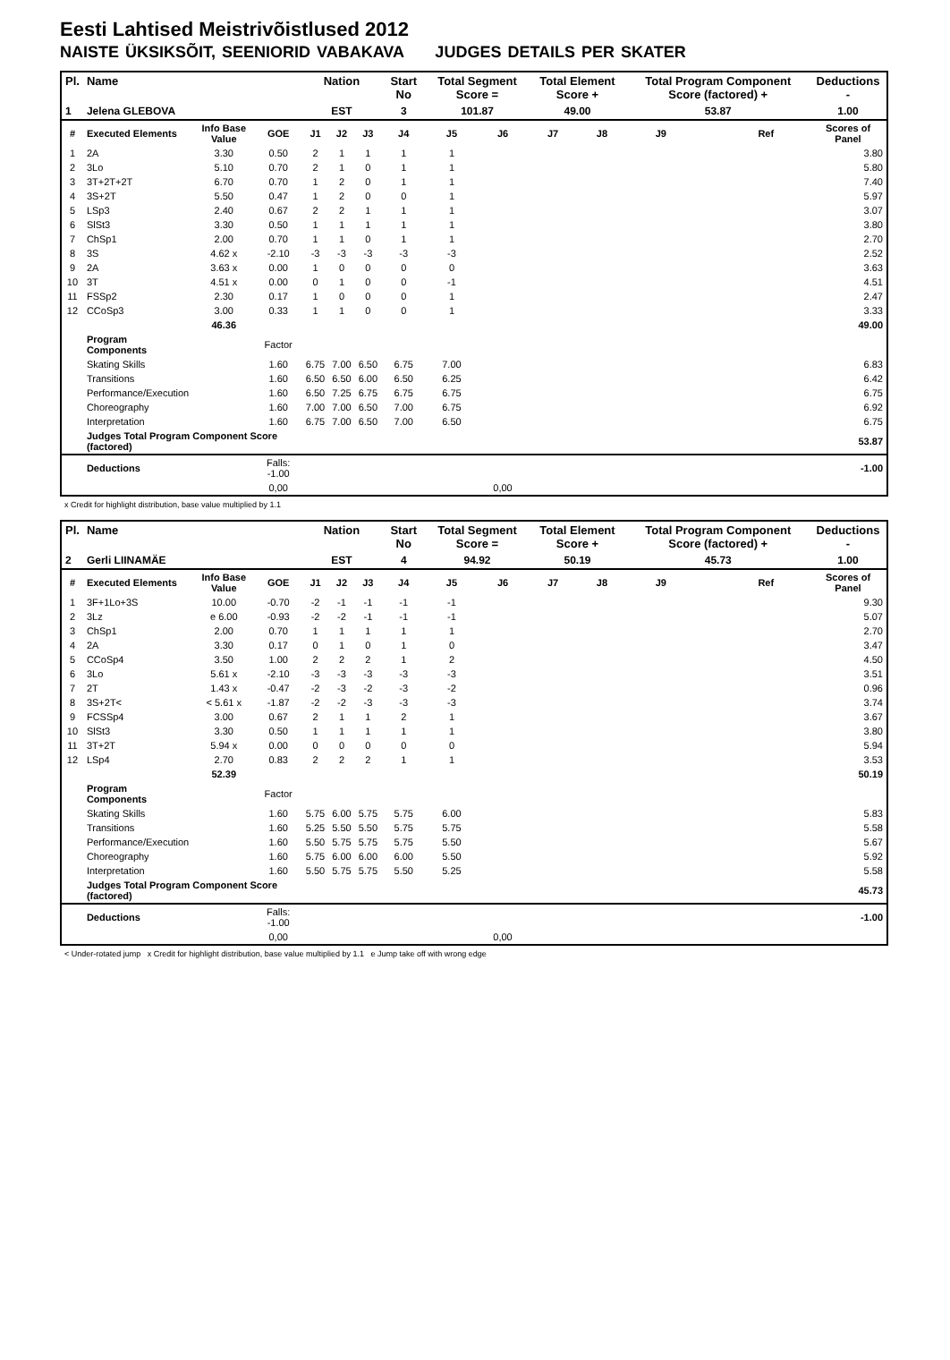Eesti Lahtised Meistrivõistlused 2012
NAISTE ÜKSIKSÕIT, SEENIORID VABAKAVA JUDGES DETAILS PER SKATER
| Pl. | Name | | | Nation | | | Start No | Total Segment Score = | | Total Element Score + | | Total Program Component Score (factored) + | | | Deductions - |
| --- | --- | --- | --- | --- | --- | --- | --- | --- | --- | --- | --- | --- | --- | --- | --- |
| 1 | Jelena GLEBOVA | | | EST | | | 3 | 101.87 | | 49.00 | | 53.87 | | | 1.00 |
| # | Executed Elements | Info Base Value | GOE | J1 | J2 | J3 | J4 | J5 | J6 | J7 | J8 | J9 | | Ref | Scores of Panel |
| 1 | 2A | 3.30 | 0.50 | 2 | 1 | 1 | 1 | 1 | | | | | | | 3.80 |
| 2 | 3Lo | 5.10 | 0.70 | 2 | 1 | 0 | 1 | 1 | | | | | | | 5.80 |
| 3 | 3T+2T+2T | 6.70 | 0.70 | 1 | 2 | 0 | 1 | 1 | | | | | | | 7.40 |
| 4 | 3S+2T | 5.50 | 0.47 | 1 | 2 | 0 | 0 | 1 | | | | | | | 5.97 |
| 5 | LSp3 | 2.40 | 0.67 | 2 | 2 | 1 | 1 | 1 | | | | | | | 3.07 |
| 6 | SlSt3 | 3.30 | 0.50 | 1 | 1 | 1 | 1 | 1 | | | | | | | 3.80 |
| 7 | ChSp1 | 2.00 | 0.70 | 1 | 1 | 0 | 1 | 1 | | | | | | | 2.70 |
| 8 | 3S | 4.62 x | -2.10 | -3 | -3 | -3 | -3 | -3 | | | | | | | 2.52 |
| 9 | 2A | 3.63 x | 0.00 | 1 | 0 | 0 | 0 | 0 | | | | | | | 3.63 |
| 10 | 3T | 4.51 x | 0.00 | 0 | 1 | 0 | 0 | -1 | | | | | | | 4.51 |
| 11 | FSSp2 | 2.30 | 0.17 | 1 | 0 | 0 | 0 | 1 | | | | | | | 2.47 |
| 12 | CCoSp3 | 3.00 | 0.33 | 1 | 1 | 0 | 0 | 1 | | | | | | | 3.33 |
| | | 46.36 | | | | | | | | | | | | | 49.00 |
| | Program Components | | Factor | | | | | | | | | | | | |
| | Skating Skills | | 1.60 | 6.75 | 7.00 | 6.50 | 6.75 | 7.00 | | | | | | | 6.83 |
| | Transitions | | 1.60 | 6.50 | 6.50 | 6.00 | 6.50 | 6.25 | | | | | | | 6.42 |
| | Performance/Execution | | 1.60 | 6.50 | 7.25 | 6.75 | 6.75 | 6.75 | | | | | | | 6.75 |
| | Choreography | | 1.60 | 7.00 | 7.00 | 6.50 | 7.00 | 6.75 | | | | | | | 6.92 |
| | Interpretation | | 1.60 | 6.75 | 7.00 | 6.50 | 7.00 | 6.50 | | | | | | | 6.75 |
| | Judges Total Program Component Score (factored) | | | | | | | | | | | | | | 53.87 |
| | Deductions | | Falls: -1.00 | | | | | | | | | | | | -1.00 |
| | | | 0,00 | | | | | | 0,00 | | | | | | |
x Credit for highlight distribution, base value multiplied by 1.1
| Pl. | Name | | | Nation | | | Start No | Total Segment Score = | | Total Element Score + | | Total Program Component Score (factored) + | | | Deductions - |
| --- | --- | --- | --- | --- | --- | --- | --- | --- | --- | --- | --- | --- | --- | --- | --- |
| 2 | Gerli LIINAMÄE | | | EST | | | 4 | 94.92 | | 50.19 | | 45.73 | | | 1.00 |
| # | Executed Elements | Info Base Value | GOE | J1 | J2 | J3 | J4 | J5 | J6 | J7 | J8 | J9 | | Ref | Scores of Panel |
| 1 | 3F+1Lo+3S | 10.00 | -0.70 | -2 | -1 | -1 | -1 | -1 | | | | | | | 9.30 |
| 2 | 3Lz | e 6.00 | -0.93 | -2 | -2 | -1 | -1 | -1 | | | | | | | 5.07 |
| 3 | ChSp1 | 2.00 | 0.70 | 1 | 1 | 1 | 1 | 1 | | | | | | | 2.70 |
| 4 | 2A | 3.30 | 0.17 | 0 | 1 | 0 | 1 | 0 | | | | | | | 3.47 |
| 5 | CCoSp4 | 3.50 | 1.00 | 2 | 2 | 2 | 1 | 2 | | | | | | | 4.50 |
| 6 | 3Lo | 5.61 x | -2.10 | -3 | -3 | -3 | -3 | -3 | | | | | | | 3.51 |
| 7 | 2T | 1.43 x | -0.47 | -2 | -3 | -2 | -3 | -2 | | | | | | | 0.96 |
| 8 | 3S+2T< | < 5.61 x | -1.87 | -2 | -2 | -3 | -3 | -3 | | | | | | | 3.74 |
| 9 | FCSSp4 | 3.00 | 0.67 | 2 | 1 | 1 | 2 | 1 | | | | | | | 3.67 |
| 10 | SlSt3 | 3.30 | 0.50 | 1 | 1 | 1 | 1 | 1 | | | | | | | 3.80 |
| 11 | 3T+2T | 5.94 x | 0.00 | 0 | 0 | 0 | 0 | 0 | | | | | | | 5.94 |
| 12 | LSp4 | 2.70 | 0.83 | 2 | 2 | 2 | 1 | 1 | | | | | | | 3.53 |
| | | 52.39 | | | | | | | | | | | | | 50.19 |
| | Program Components | | Factor | | | | | | | | | | | | |
| | Skating Skills | | 1.60 | 5.75 | 6.00 | 5.75 | 5.75 | 6.00 | | | | | | | 5.83 |
| | Transitions | | 1.60 | 5.25 | 5.50 | 5.50 | 5.75 | 5.75 | | | | | | | 5.58 |
| | Performance/Execution | | 1.60 | 5.50 | 5.75 | 5.75 | 5.75 | 5.50 | | | | | | | 5.67 |
| | Choreography | | 1.60 | 5.75 | 6.00 | 6.00 | 6.00 | 5.50 | | | | | | | 5.92 |
| | Interpretation | | 1.60 | 5.50 | 5.75 | 5.75 | 5.50 | 5.25 | | | | | | | 5.58 |
| | Judges Total Program Component Score (factored) | | | | | | | | | | | | | | 45.73 |
| | Deductions | | Falls: -1.00 | | | | | | | | | | | | -1.00 |
| | | | 0,00 | | | | | | 0,00 | | | | | | |
< Under-rotated jump x Credit for highlight distribution, base value multiplied by 1.1 e Jump take off with wrong edge